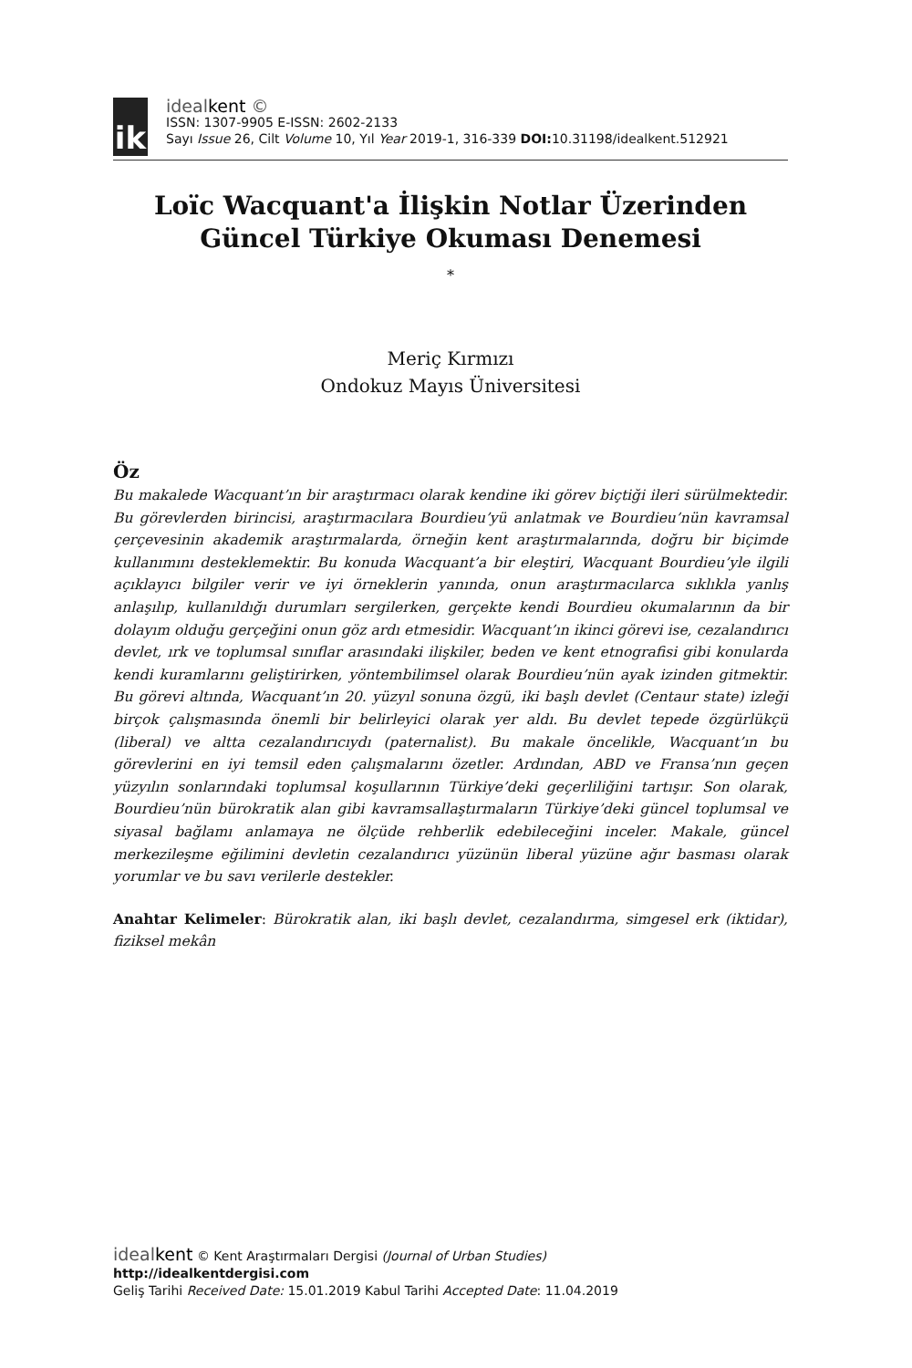ik
idealkent ©
ISSN: 1307-9905 E-ISSN: 2602-2133
Sayı Issue 26, Cilt Volume 10, Yıl Year 2019-1, 316-339 DOI: 10.31198/idealkent.512921
Loïc Wacquant'a İlişkin Notlar Üzerinden Güncel Türkiye Okuması Denemesi
*
Meriç Kırmızı
Ondokuz Mayıs Üniversitesi
Öz
Bu makalede Wacquant’ın bir araştırmacı olarak kendine iki görev biçtiği ileri sürülmektedir. Bu görevlerden birincisi, araştırmacılara Bourdieu’yü anlatmak ve Bourdieu’nün kavramsal çerçevesinin akademik araştırmalarda, örneğin kent araştırmalarında, doğru bir biçimde kullanımını desteklemektir. Bu konuda Wacquant’a bir eleştiri, Wacquant Bourdieu’yle ilgili açıklayıcı bilgiler verir ve iyi örneklerin yanında, onun araştırmacılarca sıklıkla yanlış anlaşılıp, kullanıldığı durumları sergilerken, gerçekte kendi Bourdieu okumalarının da bir dolayım olduğu gerçeğini onun göz ardı etmesidir. Wacquant’ın ikinci görevi ise, cezalandırıcı devlet, ırk ve toplumsal sınıflar arasındaki ilişkiler, beden ve kent etnografisi gibi konularda kendi kuramlarını geliştirirken, yöntembilimsel olarak Bourdieu’nün ayak izinden gitmektir. Bu görevi altında, Wacquant’ın 20. yüzyıl sonuna özgü, iki başlı devlet (Centaur state) izleği birçok çalışmasında önemli bir belirleyici olarak yer aldı. Bu devlet tepede özgürlükçü (liberal) ve altta cezalandırıcıydı (paternalist). Bu makale öncelikle, Wacquant’ın bu görevlerini en iyi temsil eden çalışmalarını özetler. Ardından, ABD ve Fransa’nın geçen yüzyılın sonlarındaki toplumsal koşullarının Türkiye’deki geçerliliğini tartışır. Son olarak, Bourdieu’nün bürokratik alan gibi kavramsallaştırmaların Türkiye’deki güncel toplumsal ve siyasal bağlamı anlamaya ne ölçüde rehberlik edebileceğini inceler. Makale, güncel merkezileşme eğilimini devletin cezalandırıcı yüzünün liberal yüzüne ağır basması olarak yorumlar ve bu savı verilerle destekler.
Anahtar Kelimeler: Bürokratik alan, iki başlı devlet, cezalandırma, simgesel erk (iktidar), fiziksel mekân
idealkent © Kent Araştırmaları Dergisi (Journal of Urban Studies)
http://idealkentdergisi.com
Geliş Tarihi Received Date: 15.01.2019 Kabul Tarihi Accepted Date: 11.04.2019